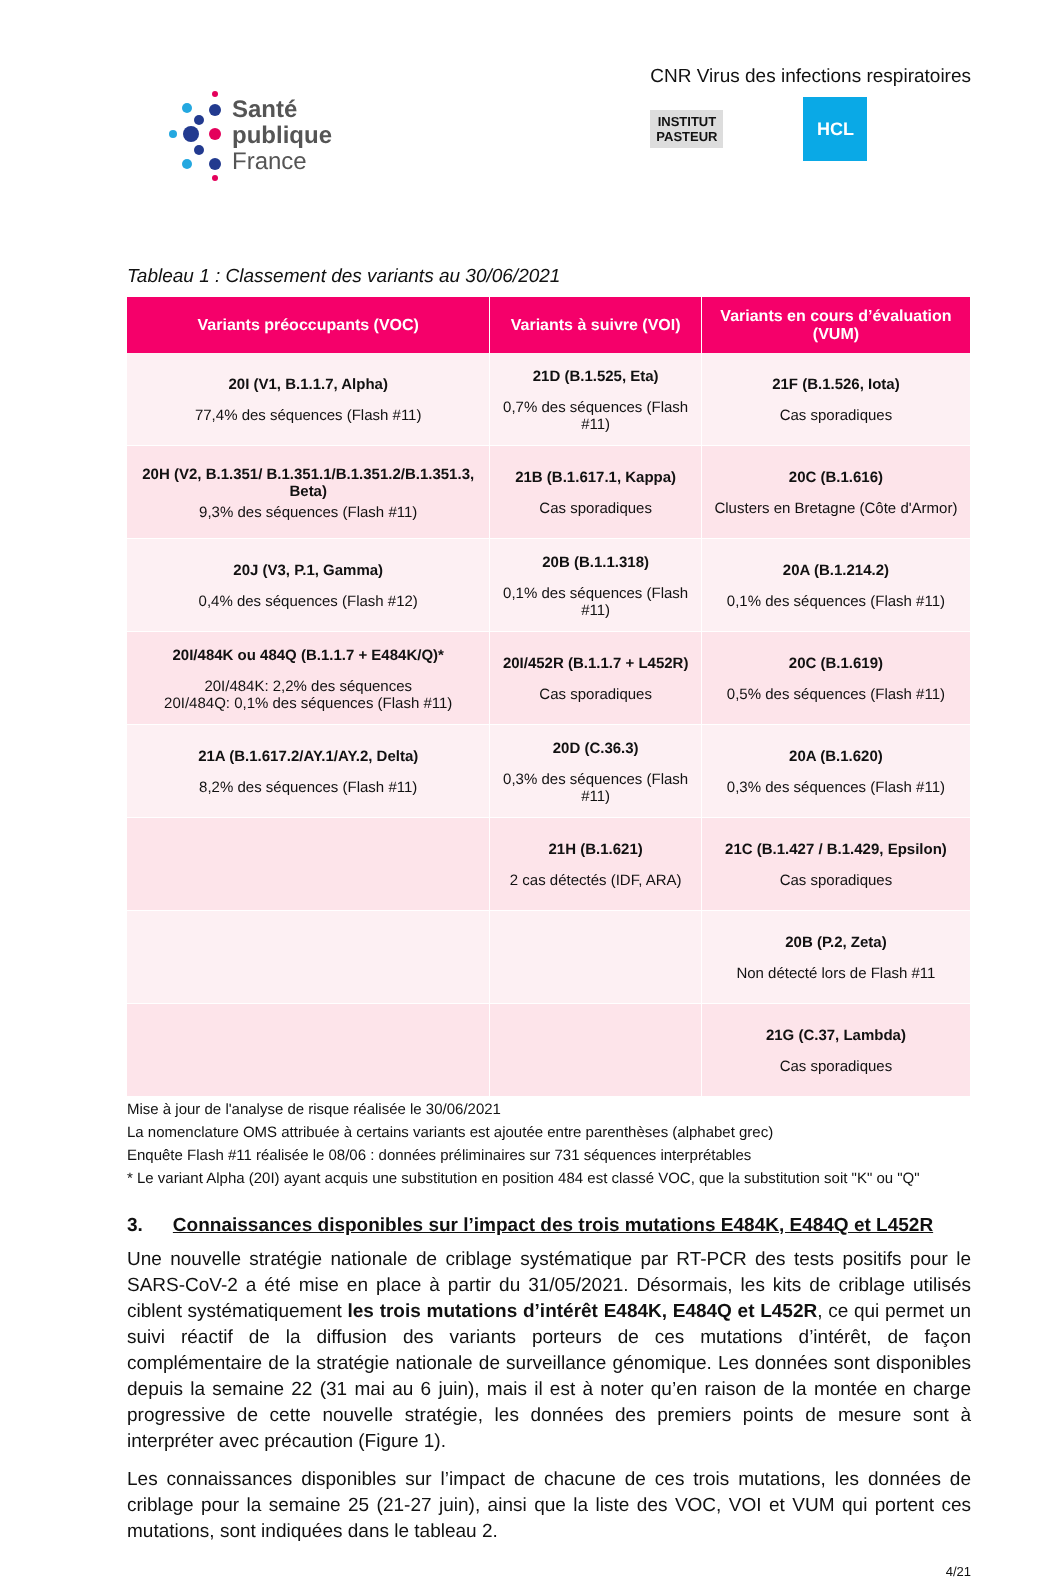Santé
publique
France
CNR Virus des infections respiratoires
INSTITUT
PASTEUR
HCL
Tableau 1 : Classement des variants au 30/06/2021
| Variants préoccupants (VOC) | Variants à suivre (VOI) | Variants en cours d’évaluation (VUM) |
| --- | --- | --- |
| 20I (V1, B.1.1.7, Alpha) 77,4% des séquences (Flash #11) | 21D (B.1.525, Eta) 0,7% des séquences (Flash #11) | 21F (B.1.526, Iota) Cas sporadiques |
| 20H (V2, B.1.351/ B.1.351.1/B.1.351.2/B.1.351.3, Beta) 9,3% des séquences (Flash #11) | 21B (B.1.617.1, Kappa) Cas sporadiques | 20C (B.1.616) Clusters en Bretagne (Côte d'Armor) |
| 20J (V3, P.1, Gamma) 0,4% des séquences (Flash #12) | 20B (B.1.1.318) 0,1% des séquences (Flash #11) | 20A (B.1.214.2) 0,1% des séquences (Flash #11) |
| 20I/484K ou 484Q (B.1.1.7 + E484K/Q)* 20I/484K: 2,2% des séquences 20I/484Q: 0,1% des séquences (Flash #11) | 20I/452R (B.1.1.7 + L452R) Cas sporadiques | 20C (B.1.619) 0,5% des séquences (Flash #11) |
| 21A (B.1.617.2/AY.1/AY.2, Delta) 8,2% des séquences (Flash #11) | 20D (C.36.3) 0,3% des séquences (Flash #11) | 20A (B.1.620) 0,3% des séquences (Flash #11) |
| | 21H (B.1.621) 2 cas détectés (IDF, ARA) | 21C (B.1.427 / B.1.429, Epsilon) Cas sporadiques |
| | | 20B (P.2, Zeta) Non détecté lors de Flash #11 |
| | | 21G (C.37, Lambda) Cas sporadiques |
Mise à jour de l'analyse de risque réalisée le 30/06/2021
La nomenclature OMS attribuée à certains variants est ajoutée entre parenthèses (alphabet grec)
Enquête Flash #11 réalisée le 08/06 : données préliminaires sur 731 séquences interprétables
* Le variant Alpha (20I) ayant acquis une substitution en position 484 est classé VOC, que la substitution soit "K" ou "Q"
3. Connaissances disponibles sur l’impact des trois mutations E484K, E484Q et L452R
Une nouvelle stratégie nationale de criblage systématique par RT-PCR des tests positifs pour le SARS-CoV-2 a été mise en place à partir du 31/05/2021. Désormais, les kits de criblage utilisés ciblent systématiquement les trois mutations d’intérêt E484K, E484Q et L452R, ce qui permet un suivi réactif de la diffusion des variants porteurs de ces mutations d’intérêt, de façon complémentaire de la stratégie nationale de surveillance génomique. Les données sont disponibles depuis la semaine 22 (31 mai au 6 juin), mais il est à noter qu’en raison de la montée en charge progressive de cette nouvelle stratégie, les données des premiers points de mesure sont à interpréter avec précaution (Figure 1).
Les connaissances disponibles sur l’impact de chacune de ces trois mutations, les données de criblage pour la semaine 25 (21-27 juin), ainsi que la liste des VOC, VOI et VUM qui portent ces mutations, sont indiquées dans le tableau 2.
4/21